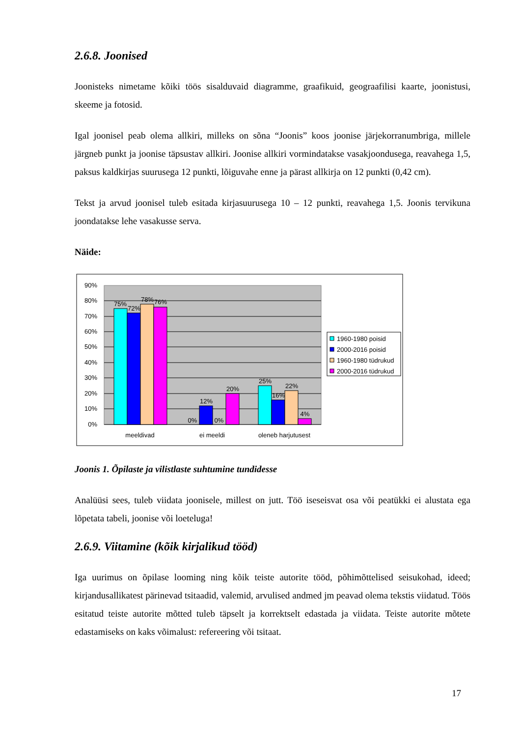2.6.8. Joonised
Joonisteks nimetame kõiki töös sisalduvaid diagramme, graafikuid, geograafilisi kaarte, joonistusi, skeeme ja fotosid.
Igal joonisel peab olema allkiri, milleks on sõna “Joonis” koos joonise järjekorranumbriga, millele järgneb punkt ja joonise täpsustav allkiri. Joonise allkiri vormindatakse vasakjoondusega, reavahega 1,5, paksus kaldkirjas suurusega 12 punkti, lõiguvahe enne ja pärast allkirja on 12 punkti (0,42 cm).
Tekst ja arvud joonisel tuleb esitada kirjasuurusega 10 – 12 punkti, reavahega 1,5. Joonis tervikuna joondatakse lehe vasakusse serva.
Näide:
90%
80%
70%
60%
50%
40%
30%
20%
10%
0%
75%
72%
78%
76%
0%
12%
0%
20%
25%
16%
22%
4%
meeldivad
ei meeldi
oleneb harjutusest
1960-1980 poisid
2000-2016 poisid
1960-1980 tüdrukud
2000-2016 tüdrukud
Joonis 1. Õpilaste ja vilistlaste suhtumine tundidesse
Analüüsi sees, tuleb viidata joonisele, millest on jutt. Töö iseseisvat osa või peatükki ei alustata ega lõpetata tabeli, joonise või loeteluga!
2.6.9. Viitamine (kõik kirjalikud tööd)
Iga uurimus on õpilase looming ning kõik teiste autorite tööd, põhimõttelised seisukohad, ideed; kirjandusallikatest pärinevad tsitaadid, valemid, arvulised andmed jm peavad olema tekstis viidatud. Töös esitatud teiste autorite mõtted tuleb täpselt ja korrektselt edastada ja viidata. Teiste autorite mõtete edastamiseks on kaks võimalust: refereering või tsitaat.
17